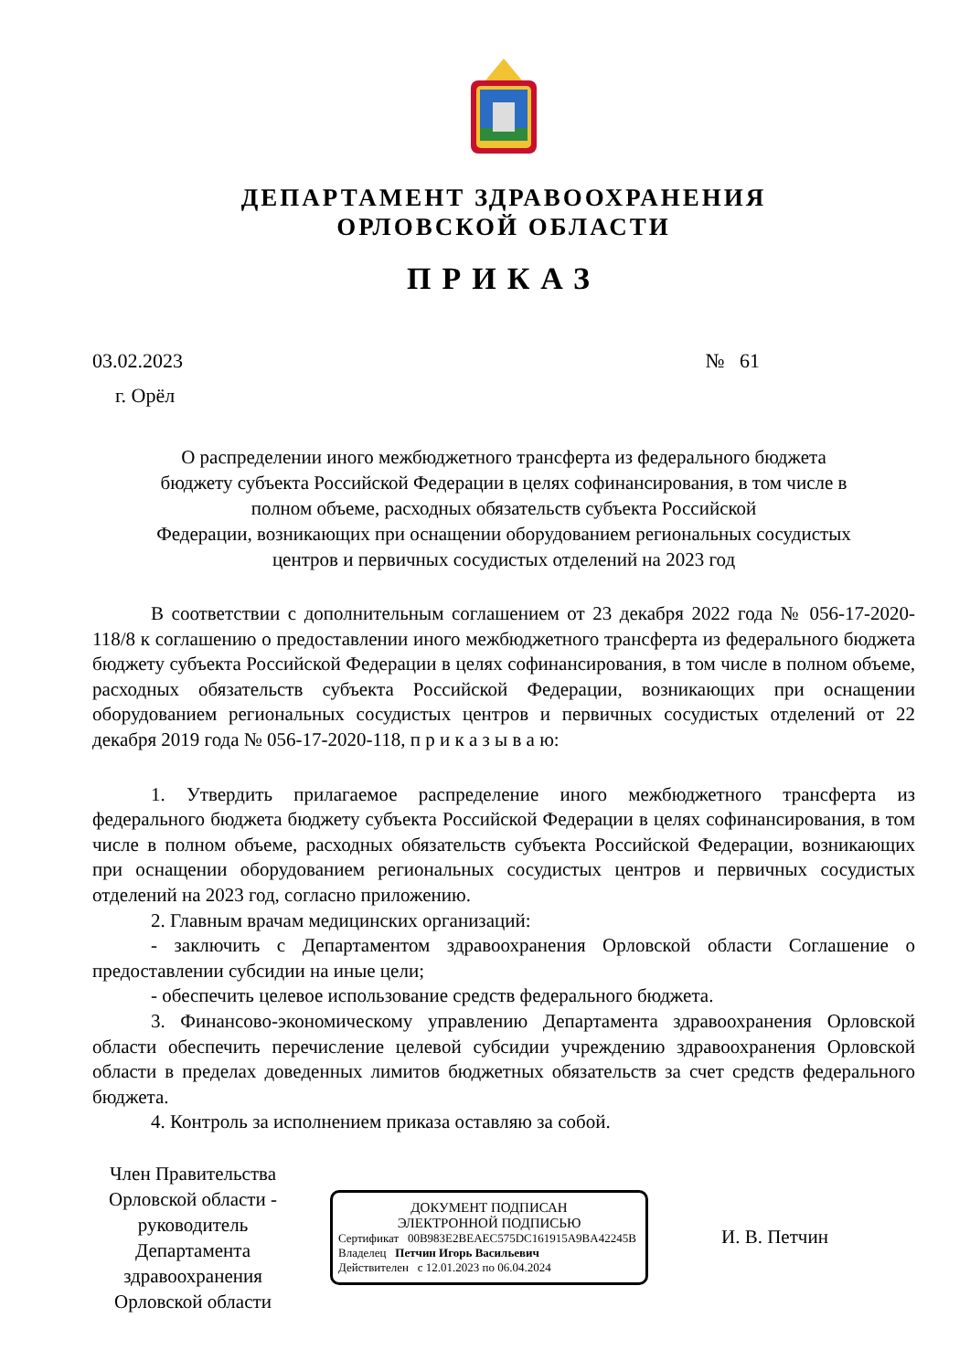ДЕПАРТАМЕНТ ЗДРАВООХРАНЕНИЯ
ОРЛОВСКОЙ ОБЛАСТИ
ПРИКАЗ
03.02.2023 № 61
г. Орёл
О распределении иного межбюджетного трансферта из федерального бюджета
бюджету субъекта Российской Федерации в целях софинансирования, в том числе в
полном объеме, расходных обязательств субъекта Российской
Федерации, возникающих при оснащении оборудованием региональных сосудистых
центров и первичных сосудистых отделений на 2023 год
В соответствии с дополнительным соглашением от 23 декабря 2022 года № 056-17-2020-118/8 к соглашению о предоставлении иного межбюджетного трансферта из федерального бюджета бюджету субъекта Российской Федерации в целях софинансирования, в том числе в полном объеме, расходных обязательств субъекта Российской Федерации, возникающих при оснащении оборудованием региональных сосудистых центров и первичных сосудистых отделений от 22 декабря 2019 года № 056-17-2020-118, п р и к а з ы в а ю:
1. Утвердить прилагаемое распределение иного межбюджетного трансферта из федерального бюджета бюджету субъекта Российской Федерации в целях софинансирования, в том числе в полном объеме, расходных обязательств субъекта Российской Федерации, возникающих при оснащении оборудованием региональных сосудистых центров и первичных сосудистых отделений на 2023 год, согласно приложению.
2. Главным врачам медицинских организаций:
- заключить с Департаментом здравоохранения Орловской области Соглашение о предоставлении субсидии на иные цели;
- обеспечить целевое использование средств федерального бюджета.
3. Финансово-экономическому управлению Департамента здравоохранения Орловской области обеспечить перечисление целевой субсидии учреждению здравоохранения Орловской области в пределах доведенных лимитов бюджетных обязательств за счет средств федерального бюджета.
4. Контроль за исполнением приказа оставляю за собой.
Член Правительства Орловской области - руководитель Департамента здравоохранения Орловской области
ДОКУМЕНТ ПОДПИСАН
ЭЛЕКТРОННОЙ ПОДПИСЬЮ
Сертификат 00B983E2BEAEC575DC161915A9BA42245B
Владелец Петчин Игорь Васильевич
Действителен с 12.01.2023 по 06.04.2024
И. В. Петчин